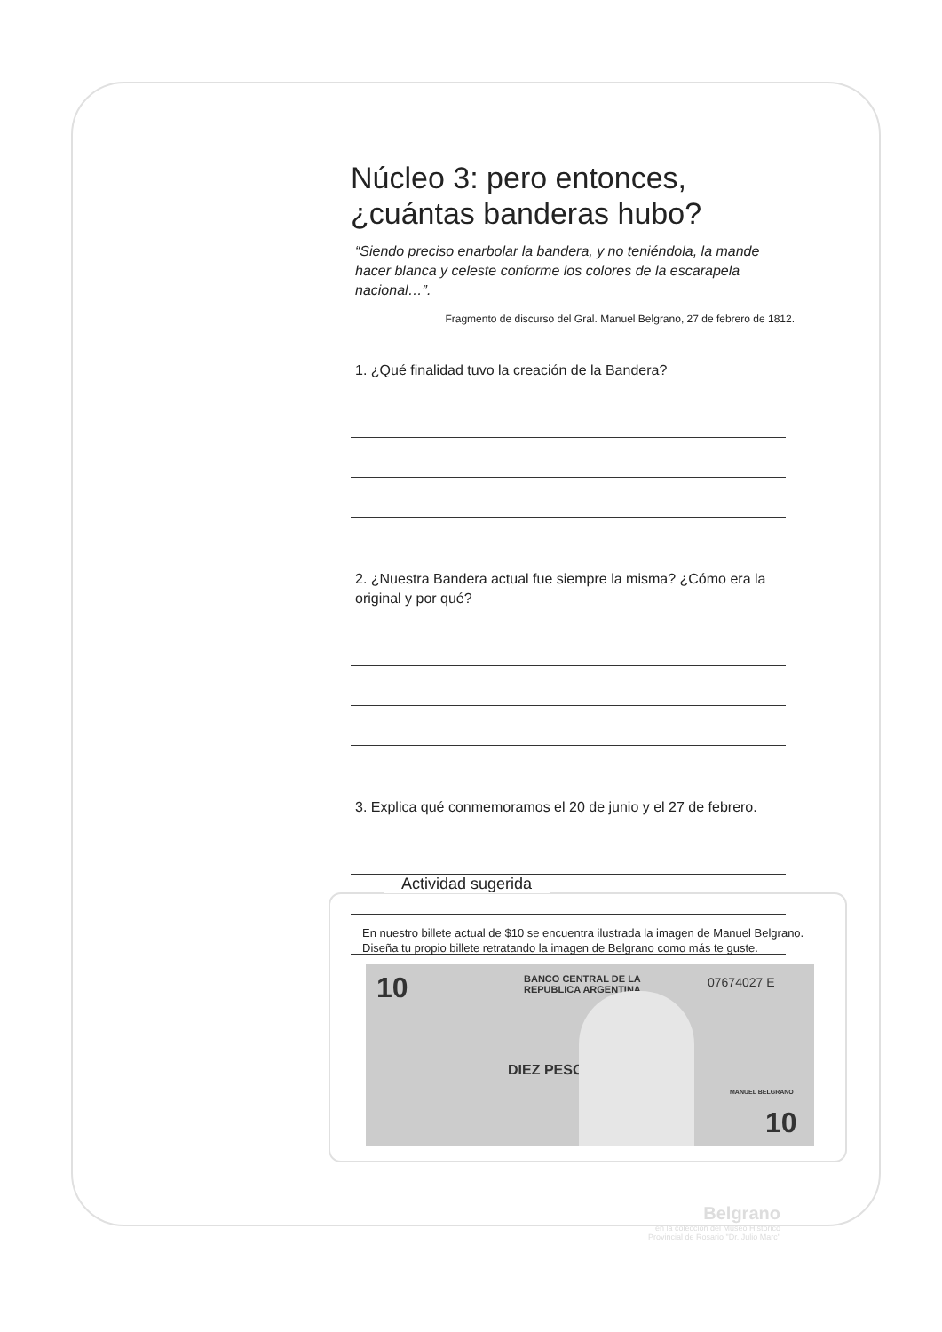Núcleo 3: pero entonces, ¿cuántas banderas hubo?
“Siendo preciso enarbolar la bandera, y no teniéndola, la mande hacer blanca y celeste conforme los colores de la escarapela nacional…”.
Fragmento de discurso del Gral. Manuel Belgrano, 27 de febrero de 1812.
1. ¿Qué finalidad tuvo la creación de la Bandera?
2. ¿Nuestra Bandera actual fue siempre la misma? ¿Cómo era la original y por qué?
3. Explica qué conmemoramos el 20 de junio y el 27 de febrero.
Actividad sugerida
En nuestro billete actual de $10 se encuentra ilustrada la imagen de Manuel Belgrano.
Diseña tu propio billete retratando la imagen de Belgrano como más te guste.
10 BANCO CENTRAL DE LA
REPUBLICA ARGENTINA
07674027 E
DIEZ PESOS
MANUEL BELGRANO
10
Belgrano
en la colección del Museo Histórico
Provincial de Rosario "Dr. Julio Marc"